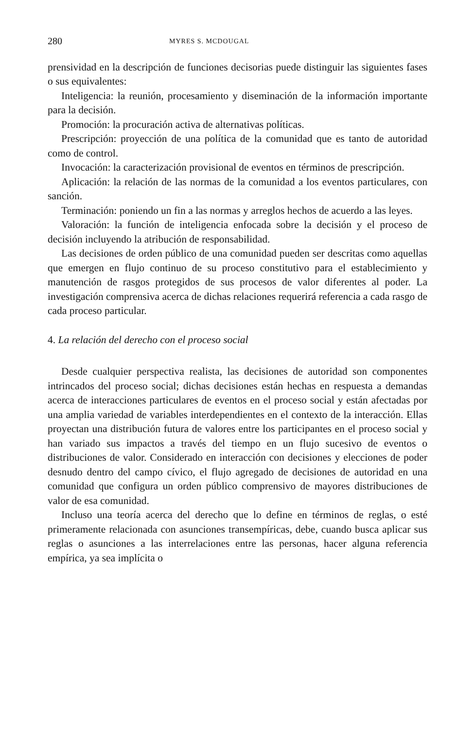280 MYRES S. MCDOUGAL
prensividad en la descripción de funciones decisorias puede distinguir las siguientes fases o sus equivalentes:
Inteligencia: la reunión, procesamiento y diseminación de la información importante para la decisión.
Promoción: la procuración activa de alternativas políticas.
Prescripción: proyección de una política de la comunidad que es tanto de autoridad como de control.
Invocación: la caracterización provisional de eventos en términos de prescripción.
Aplicación: la relación de las normas de la comunidad a los eventos particulares, con sanción.
Terminación: poniendo un fin a las normas y arreglos hechos de acuerdo a las leyes.
Valoración: la función de inteligencia enfocada sobre la decisión y el proceso de decisión incluyendo la atribución de responsabilidad.
Las decisiones de orden público de una comunidad pueden ser descritas como aquellas que emergen en flujo continuo de su proceso constitutivo para el establecimiento y manutención de rasgos protegidos de sus procesos de valor diferentes al poder. La investigación comprensiva acerca de dichas relaciones requerirá referencia a cada rasgo de cada proceso particular.
4. La relación del derecho con el proceso social
Desde cualquier perspectiva realista, las decisiones de autoridad son componentes intrincados del proceso social; dichas decisiones están hechas en respuesta a demandas acerca de interacciones particulares de eventos en el proceso social y están afectadas por una amplia variedad de variables interdependientes en el contexto de la interacción. Ellas proyectan una distribución futura de valores entre los participantes en el proceso social y han variado sus impactos a través del tiempo en un flujo sucesivo de eventos o distribuciones de valor. Considerado en interacción con decisiones y elecciones de poder desnudo dentro del campo cívico, el flujo agregado de decisiones de autoridad en una comunidad que configura un orden público comprensivo de mayores distribuciones de valor de esa comunidad.
Incluso una teoría acerca del derecho que lo define en términos de reglas, o esté primeramente relacionada con asunciones transempíricas, debe, cuando busca aplicar sus reglas o asunciones a las interrelaciones entre las personas, hacer alguna referencia empírica, ya sea implícita o